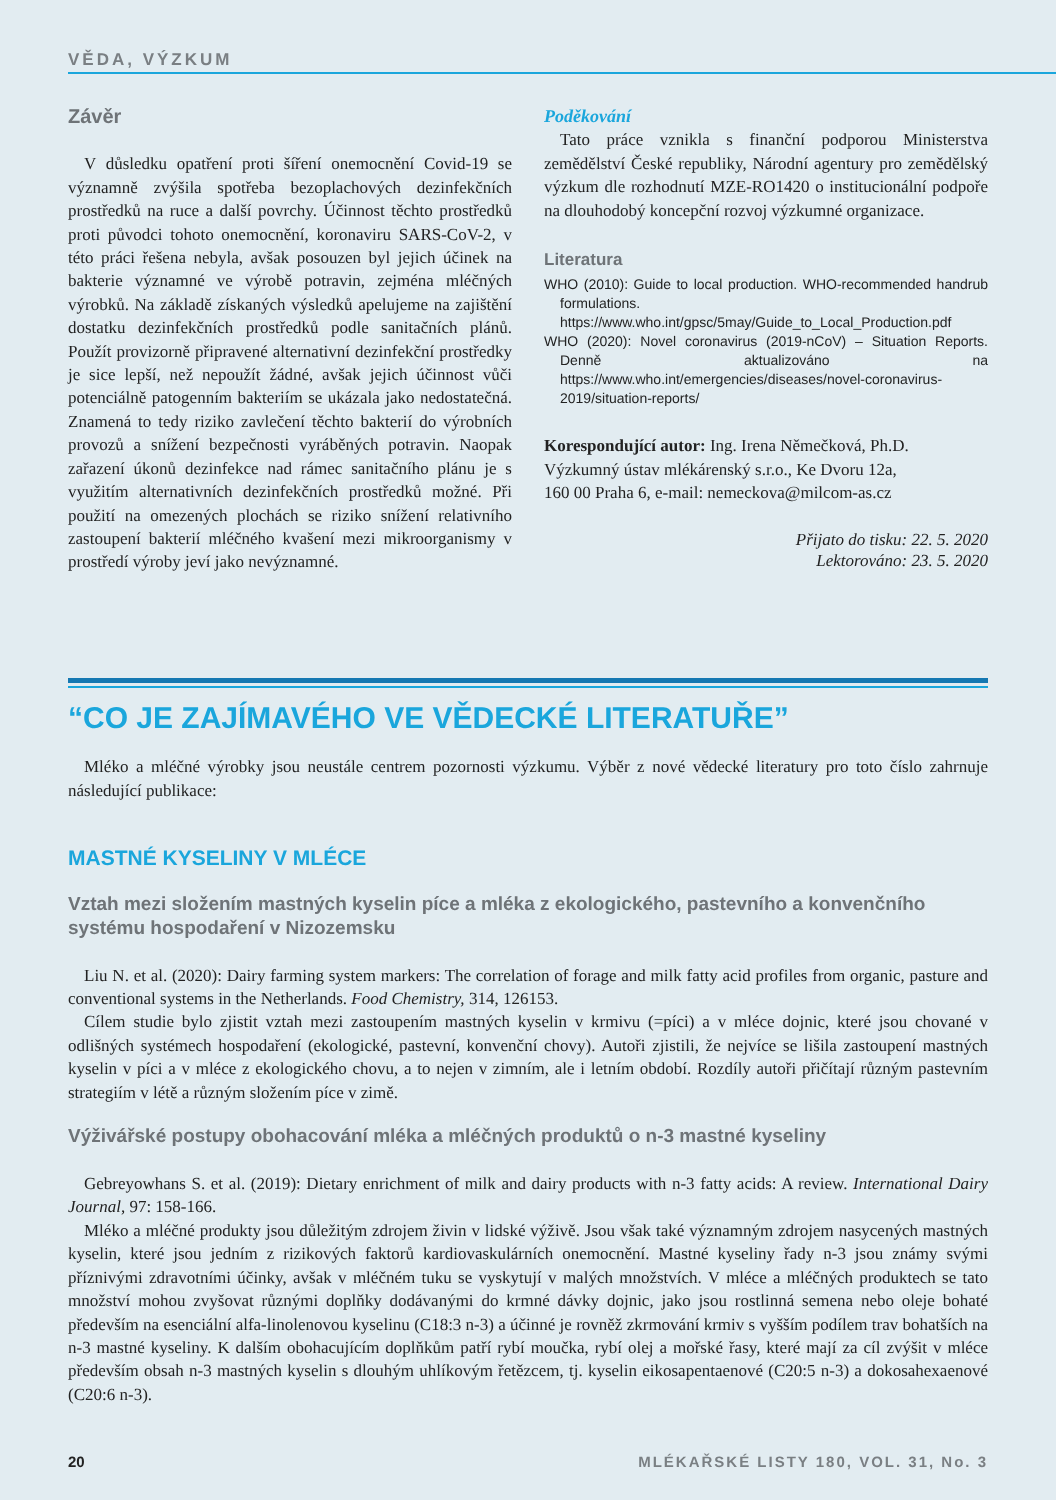VĚDA, VÝZKUM
Závěr
V důsledku opatření proti šíření onemocnění Covid-19 se významně zvýšila spotřeba bezoplachových dezinfekčních prostředků na ruce a další povrchy. Účinnost těchto prostředků proti původci tohoto onemocnění, koronaviru SARS-CoV-2, v této práci řešena nebyla, avšak posouzen byl jejich účinek na bakterie významné ve výrobě potravin, zejména mléčných výrobků. Na základě získaných výsledků apelujeme na zajištění dostatku dezinfekčních prostředků podle sanitačních plánů. Použít provizorně připravené alternativní dezinfekční prostředky je sice lepší, než nepoužít žádné, avšak jejich účinnost vůči potenciálně patogenním bakteriím se ukázala jako nedostatečná. Znamená to tedy riziko zavlečení těchto bakterií do výrobních provozů a snížení bezpečnosti vyráběných potravin. Naopak zařazení úkonů dezinfekce nad rámec sanitačního plánu je s využitím alternativních dezinfekčních prostředků možné. Při použití na omezených plochách se riziko snížení relativního zastoupení bakterií mléčného kvašení mezi mikroorganismy v prostředí výroby jeví jako nevýznamné.
Poděkování
Tato práce vznikla s finanční podporou Ministerstva zemědělství České republiky, Národní agentury pro zemědělský výzkum dle rozhodnutí MZE-RO1420 o institucionální podpoře na dlouhodobý koncepční rozvoj výzkumné organizace.
Literatura
WHO (2010): Guide to local production. WHO-recommended handrub formulations. https://www.who.int/gpsc/5may/Guide_to_Local_Production.pdf
WHO (2020): Novel coronavirus (2019-nCoV) – Situation Reports. Denně aktualizováno na https://www.who.int/emergencies/diseases/novel-coronavirus-2019/situation-reports/
Korespondující autor: Ing. Irena Němečková, Ph.D.
Výzkumný ústav mlékárenský s.r.o., Ke Dvoru 12a,
160 00 Praha 6, e-mail: nemeckova@milcom-as.cz
Přijato do tisku: 22. 5. 2020
Lektorováno: 23. 5. 2020
“CO JE ZAJÍMAVÉHO VE VĚDECKÉ LITERATUŘE”
Mléko a mléčné výrobky jsou neustále centrem pozornosti výzkumu. Výběr z nové vědecké literatury pro toto číslo zahrnuje následující publikace:
MASTNÉ KYSELINY V MLÉCE
Vztah mezi složením mastných kyselin píce a mléka z ekologického, pastevního a konvenčního systému hospodaření v Nizozemsku
Liu N. et al. (2020): Dairy farming system markers: The correlation of forage and milk fatty acid profiles from organic, pasture and conventional systems in the Netherlands. Food Chemistry, 314, 126153.
Cílem studie bylo zjistit vztah mezi zastoupením mastných kyselin v krmivu (=píci) a v mléce dojnic, které jsou chované v odlišných systémech hospodaření (ekologické, pastevní, konvenční chovy). Autoři zjistili, že nejvíce se lišila zastoupení mastných kyselin v píci a v mléce z ekologického chovu, a to nejen v zimním, ale i letním období. Rozdíly autoři přičítají různým pastevním strategiím v létě a různým složením píce v zimě.
Výživářské postupy obohacování mléka a mléčných produktů o n-3 mastné kyseliny
Gebreyowhans S. et al. (2019): Dietary enrichment of milk and dairy products with n-3 fatty acids: A review. International Dairy Journal, 97: 158-166.
Mléko a mléčné produkty jsou důležitým zdrojem živin v lidské výživě. Jsou však také významným zdrojem nasycených mastných kyselin, které jsou jedním z rizikových faktorů kardiovaskulárních onemocnění. Mastné kyseliny řady n-3 jsou známy svými příznivými zdravotními účinky, avšak v mléčném tuku se vyskytují v malých množstvích. V mléce a mléčných produktech se tato množství mohou zvyšovat různými doplňky dodávanými do krmné dávky dojnic, jako jsou rostlinná semena nebo oleje bohaté především na esenciální alfa-linolenovou kyselinu (C18:3 n-3) a účinné je rovněž zkrmování krmiv s vyšším podílem trav bohatších na n-3 mastné kyseliny. K dalším obohacujícím doplňkům patří rybí moučka, rybí olej a mořské řasy, které mají za cíl zvýšit v mléce především obsah n-3 mastných kyselin s dlouhým uhlíkovým řetězcem, tj. kyselin eikosapentaenové (C20:5 n-3) a dokosahexaenové (C20:6 n-3).
20 MLÉKAŘSKÉ LISTY 180, VOL. 31, No. 3